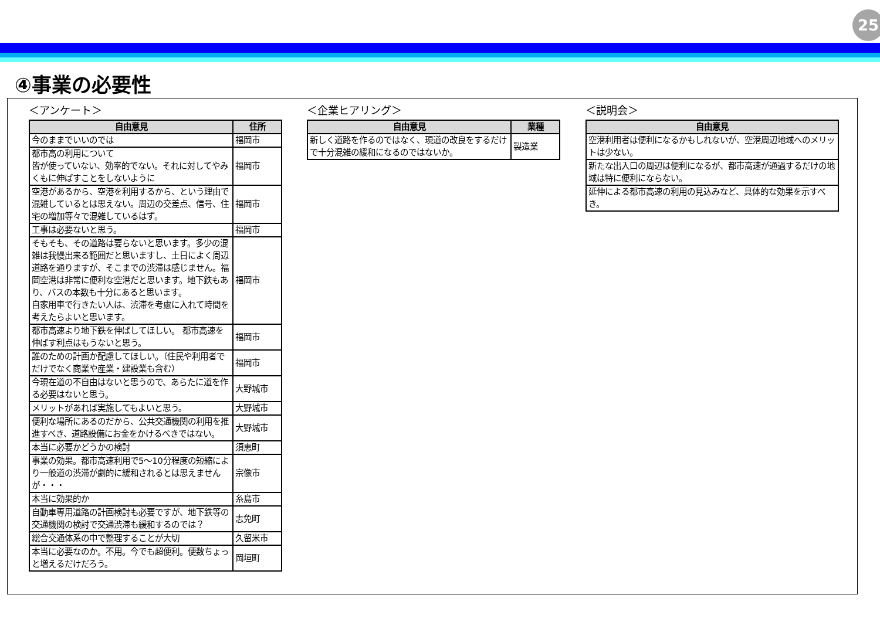25
④事業の必要性
＜アンケート＞
| 自由意見 | 住所 |
| --- | --- |
| 今のままでいいのでは | 福岡市 |
| 都市高の利用について 皆が使っていない、効率的でない。それに対してやみくもに伸ばすことをしないように | 福岡市 |
| 空港があるから、空港を利用するから、という理由で混雑しているとは思えない。周辺の交差点、信号、住宅の増加等々で混雑しているはず。 | 福岡市 |
| 工事は必要ないと思う。 | 福岡市 |
| そもそも、その道路は要らないと思います。多少の混雑は我慢出来る範囲だと思いますし、土日によく周辺道路を通りますが、そこまでの渋滞は感じません。福岡空港は非常に便利な空港だと思います。地下鉄もあり、バスの本数も十分にあると思います。 自家用車で行きたい人は、渋滞を考慮に入れて時間を考えたらよいと思います。 | 福岡市 |
| 都市高速より地下鉄を伸ばしてほしい。 都市高速を伸ばす利点はもうないと思う。 | 福岡市 |
| 誰のための計画か配慮してほしい。（住民や利用者でだけでなく商業や産業・建設業も含む） | 福岡市 |
| 今現在道の不自由はないと思うので、あらたに道を作る必要はないと思う。 | 大野城市 |
| メリットがあれば実施してもよいと思う。 | 大野城市 |
| 便利な場所にあるのだから、公共交通機関の利用を推進すべき、道路設備にお金をかけるべきではない。 | 大野城市 |
| 本当に必要かどうかの検討 | 須恵町 |
| 事業の効果。都市高速利用で5～10分程度の短縮により一般道の渋滞が劇的に緩和されるとは思えませんが・・・ | 宗像市 |
| 本当に効果的か | 糸島市 |
| 自動車専用道路の計画検討も必要ですが、地下鉄等の交通機関の検討で交通渋滞も緩和するのでは？ | 志免町 |
| 総合交通体系の中で整理することが大切 | 久留米市 |
| 本当に必要なのか。不用。今でも超便利。便数ちょっと増えるだけだろう。 | 岡垣町 |
＜企業ヒアリング＞
| 自由意見 | 業種 |
| --- | --- |
| 新しく道路を作るのではなく、現道の改良をするだけで十分混雑の緩和になるのではないか。 | 製造業 |
＜説明会＞
| 自由意見 |
| --- |
| 空港利用者は便利になるかもしれないが、空港周辺地域へのメリットは少ない。 |
| 新たな出入口の周辺は便利になるが、都市高速が通過するだけの地域は特に便利にならない。 |
| 延伸による都市高速の利用の見込みなど、具体的な効果を示すべき。 |